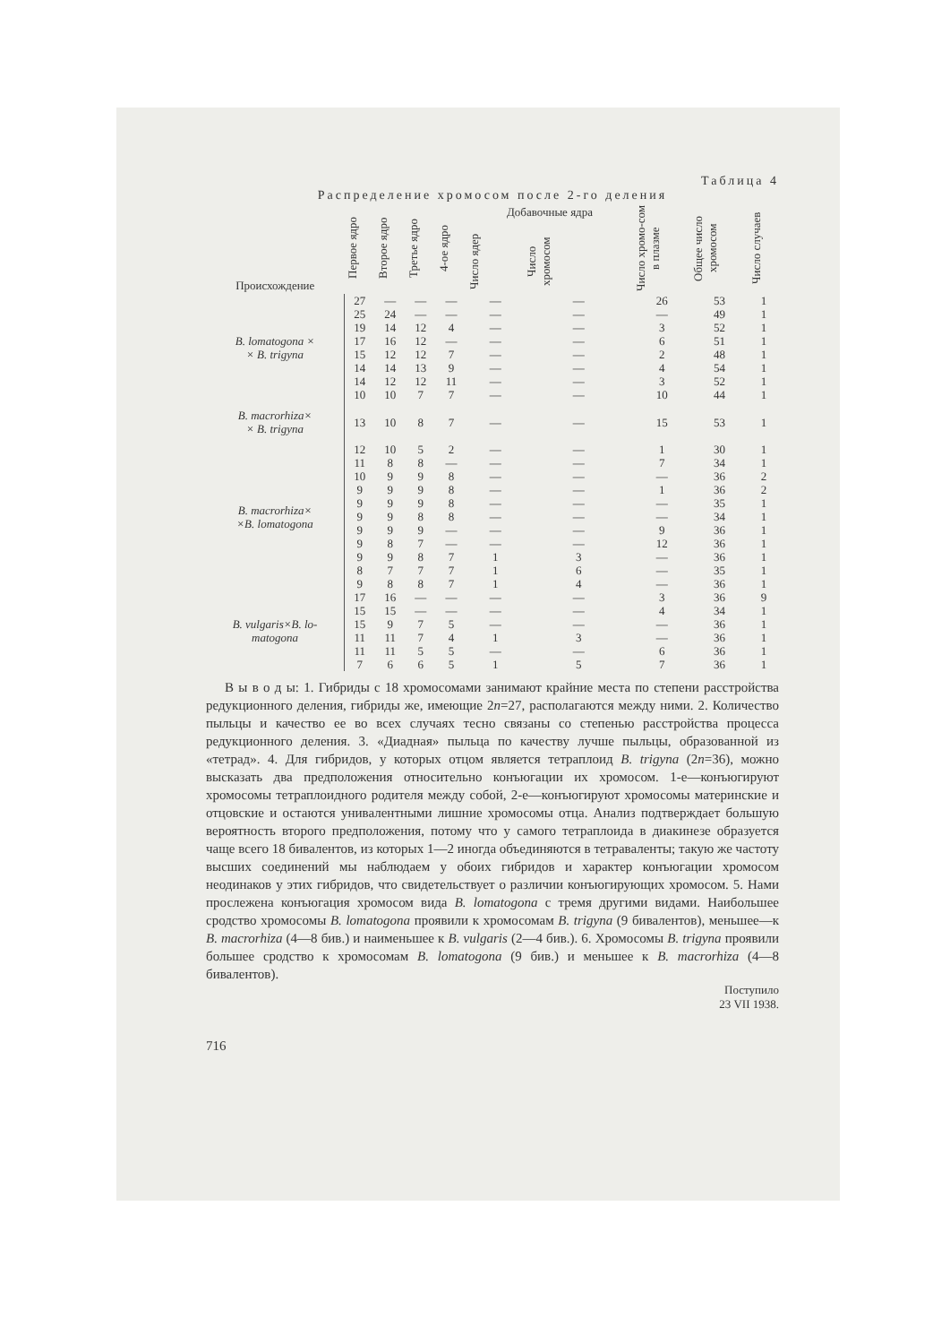Таблица 4
Распределение хромосом после 2-го деления
| Происхождение | Первое ядро | Второе ядро | Третье ядро | 4-ое ядро | Добавочные ядра | | Число хромо-сом в плазме | Общее число хромосом | Число случаев |
| --- | --- | --- | --- | --- | --- | --- | --- | --- | --- |
| | | | | | Число ядер | Число хромосом | | | |
| B. lomatogona × × B. trigyna | 27 | — | — | — | — | — | 26 | 53 | 1 |
| | 25 | 24 | — | — | — | — | — | 49 | 1 |
| | 19 | 14 | 12 | 4 | — | — | 3 | 52 | 1 |
| | 17 | 16 | 12 | — | — | — | 6 | 51 | 1 |
| | 15 | 12 | 12 | 7 | — | — | 2 | 48 | 1 |
| | 14 | 14 | 13 | 9 | — | — | 4 | 54 | 1 |
| | 14 | 12 | 12 | 11 | — | — | 3 | 52 | 1 |
| | 10 | 10 | 7 | 7 | — | — | 10 | 44 | 1 |
| B. macrorhiza× × B. trigyna | 13 | 10 | 8 | 7 | — | — | 15 | 53 | 1 |
| B. macrorhiza× ×B. lomatogona | 12 | 10 | 5 | 2 | — | — | 1 | 30 | 1 |
| | 11 | 8 | 8 | — | — | — | 7 | 34 | 1 |
| | 10 | 9 | 9 | 8 | — | — | — | 36 | 2 |
| | 9 | 9 | 9 | 8 | — | — | 1 | 36 | 2 |
| | 9 | 9 | 9 | 8 | — | — | — | 35 | 1 |
| | 9 | 9 | 8 | 8 | — | — | — | 34 | 1 |
| | 9 | 9 | 9 | — | — | — | 9 | 36 | 1 |
| | 9 | 8 | 7 | — | — | — | 12 | 36 | 1 |
| | 9 | 9 | 8 | 7 | 1 | 3 | — | 36 | 1 |
| | 8 | 7 | 7 | 7 | 1 | 6 | — | 35 | 1 |
| | 9 | 8 | 8 | 7 | 1 | 4 | — | 36 | 1 |
| B. vulgaris×B. lo- matogona | 17 | 16 | — | — | — | — | 3 | 36 | 9 |
| | 15 | 15 | — | — | — | — | 4 | 34 | 1 |
| | 15 | 9 | 7 | 5 | — | — | — | 36 | 1 |
| | 11 | 11 | 7 | 4 | 1 | 3 | — | 36 | 1 |
| | 11 | 11 | 5 | 5 | — | — | 6 | 36 | 1 |
| | 7 | 6 | 6 | 5 | 1 | 5 | 7 | 36 | 1 |
В ы в о д ы: 1. Гибриды с 18 хромосомами занимают крайние места по степени расстройства редукционного деления, гибриды же, имеющие 2n=27, располагаются между ними. 2. Количество пыльцы и качество ее во всех случаях тесно связаны со степенью расстройства процесса редукционного деления. 3. «Диадная» пыльца по качеству лучше пыльцы, образованной из «тетрад». 4. Для гибридов, у которых отцом является тетраплоид B. trigyna (2n=36), можно высказать два предположения относительно конъюгации их хромосом. 1-е—конъюгируют хромосомы тетраплоидного родителя между собой, 2-е—конъюгируют хромосомы материнские и отцовские и остаются унивалентными лишние хромосомы отца. Анализ подтверждает большую вероятность второго предположения, потому что у самого тетраплоида в диакинезе образуется чаще всего 18 бивалентов, из которых 1—2 иногда объединяются в тетраваленты; такую же частоту высших соединений мы наблюдаем у обоих гибридов и характер конъюгации хромосом неодинаков у этих гибридов, что свидетельствует о различии конъюгирующих хромосом. 5. Нами прослежена конъюгация хромосом вида B. lomatogona с тремя другими видами. Наибольшее сродство хромосомы B. lomatogona проявили к хромосомам B. trigyna (9 бивалентов), меньшее—к B. macrorhiza (4—8 бив.) и наименьшее к B. vulgaris (2—4 бив.). 6. Хромосомы B. trigyna проявили большее сродство к хромосомам B. lomatogona (9 бив.) и меньшее к B. macrorhiza (4—8 бивалентов).
Поступило
23 VII 1938.
716